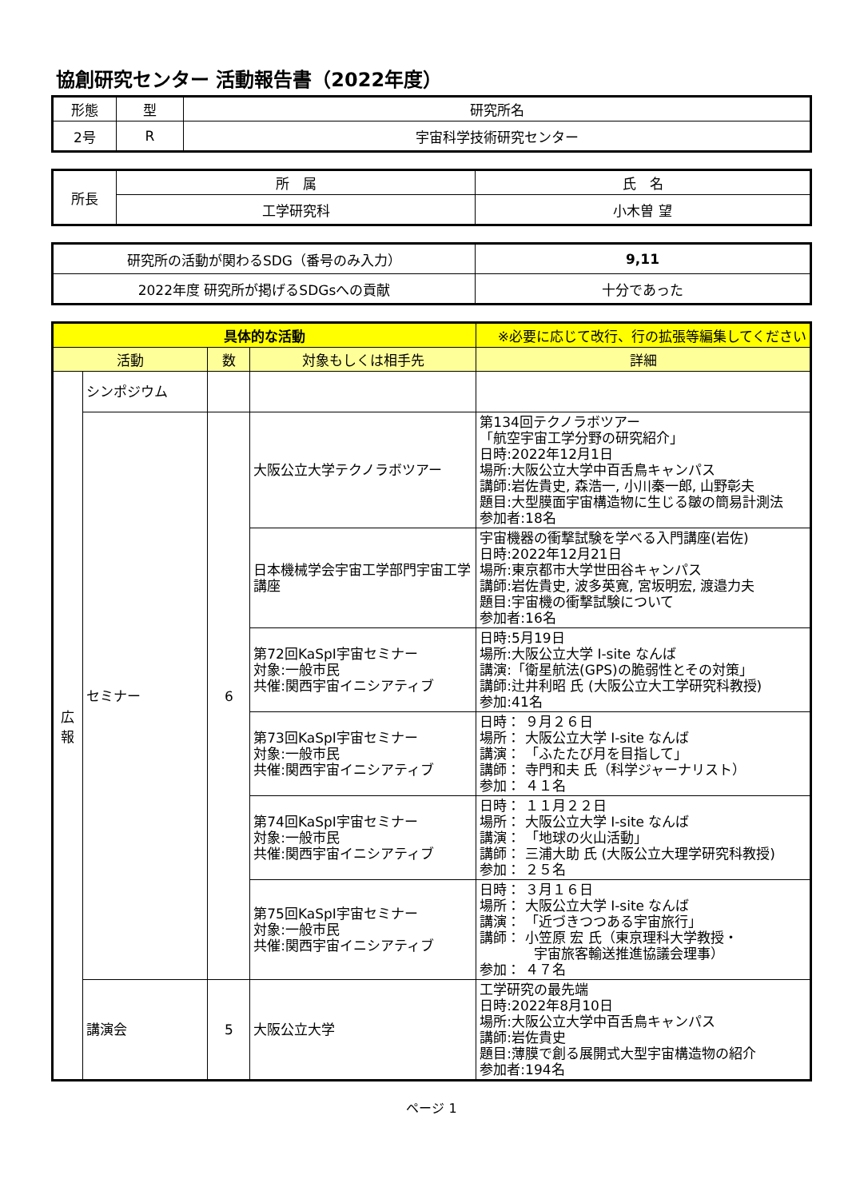協創研究センター 活動報告書（2022年度）
| 形態 | 型 | 研究所名 |
| 2号 | R | 宇宙科学技術研究センター |
| 所長 | 所 属 | 氏 名 |
| | 工学研究科 | 小木曽 望 |
| 研究所の活動が関わるSDG（番号のみ入力） | 9,11 |
| 2022年度 研究所が掲げるSDGsへの貢献 | 十分であった |
| 具体的な活動 | | | | ※必要に応じて改行、行の拡張等編集してください |
| 活動 | | 数 | 対象もしくは相手先 | 詳細 |
| 広 報 | シンポジウム | | | |
| | セミナー | 6 | 大阪公立大学テクノラボツアー | 第134回テクノラボツアー 「航空宇宙工学分野の研究紹介」 日時:2022年12月1日 場所:大阪公立大学中百舌鳥キャンパス 講師:岩佐貴史, 森浩一, 小川秦一郎, 山野彰夫 題目:大型膜面宇宙構造物に生じる皺の簡易計測法 参加者:18名 |
| | | | 日本機械学会宇宙工学部門宇宙工学講座 | 宇宙機器の衝撃試験を学べる入門講座(岩佐) 日時:2022年12月21日 場所:東京都市大学世田谷キャンパス 講師:岩佐貴史, 波多英寛, 宮坂明宏, 渡邉力夫 題目:宇宙機の衝撃試験について 参加者:16名 |
| | | | 第72回KaSpI宇宙セミナー 対象:一般市民 共催:関西宇宙イニシアティブ | 日時:5月19日 場所:大阪公立大学 I-site なんば 講演:「衛星航法(GPS)の脆弱性とその対策」 講師:辻井利昭 氏 (大阪公立大工学研究科教授) 参加:41名 |
| | | | 第73回KaSpI宇宙セミナー 対象:一般市民 共催:関西宇宙イニシアティブ | 日時： ９月２６日 場所： 大阪公立大学 I-site なんば 講演： 「ふたたび月を目指して」 講師： 寺門和夫 氏（科学ジャーナリスト） 参加： ４１名 |
| | | | 第74回KaSpI宇宙セミナー 対象:一般市民 共催:関西宇宙イニシアティブ | 日時： １１月２２日 場所： 大阪公立大学 I-site なんば 講演： 「地球の火山活動」 講師： 三浦大助 氏 (大阪公立大理学研究科教授) 参加： ２５名 |
| | | | 第75回KaSpI宇宙セミナー 対象:一般市民 共催:関西宇宙イニシアティブ | 日時： ３月１６日 場所： 大阪公立大学 I-site なんば 講演： 「近づきつつある宇宙旅行」 講師： 小笠原 宏 氏（東京理科大学教授・ 宇宙旅客輸送推進協議会理事） 参加： ４７名 |
| | 講演会 | 5 | 大阪公立大学 | 工学研究の最先端 日時:2022年8月10日 場所:大阪公立大学中百舌鳥キャンパス 講師:岩佐貴史 題目:薄膜で創る展開式大型宇宙構造物の紹介 参加者:194名 |
ページ 1